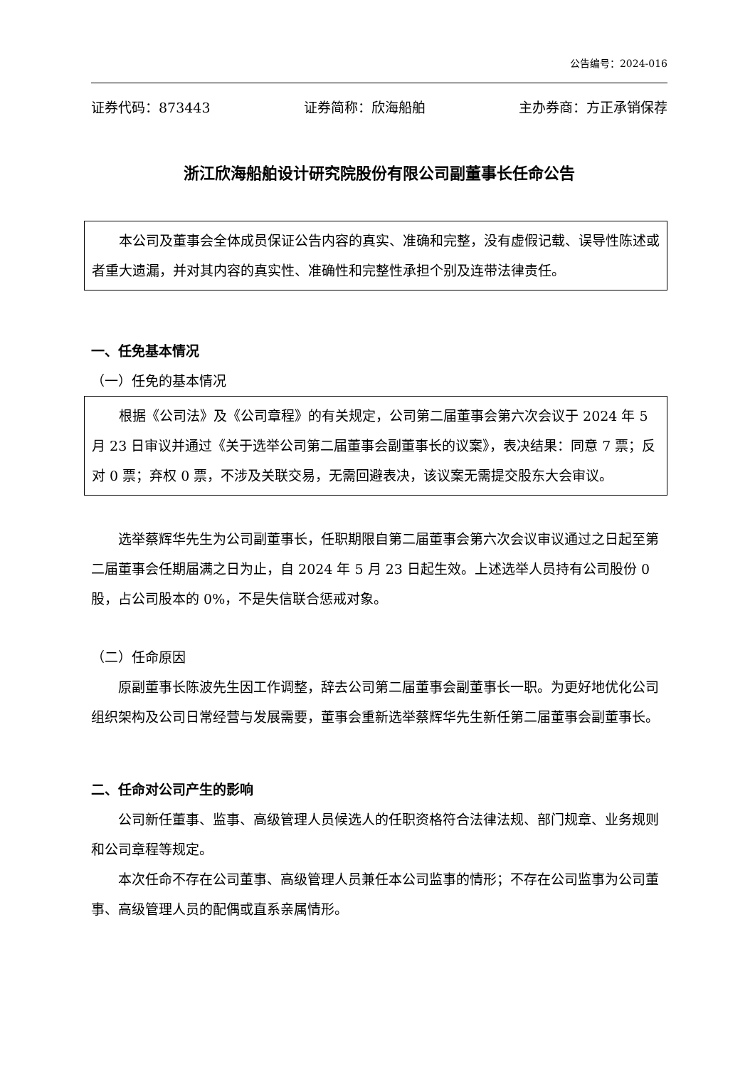公告编号：2024-016
证券代码：873443 证券简称：欣海船舶 主办券商：方正承销保荐
浙江欣海船舶设计研究院股份有限公司副董事长任命公告
本公司及董事会全体成员保证公告内容的真实、准确和完整，没有虚假记载、误导性陈述或者重大遗漏，并对其内容的真实性、准确性和完整性承担个别及连带法律责任。
一、任免基本情况
（一）任免的基本情况
根据《公司法》及《公司章程》的有关规定，公司第二届董事会第六次会议于 2024 年 5 月 23 日审议并通过《关于选举公司第二届董事会副董事长的议案》，表决结果：同意 7 票；反对 0 票；弃权 0 票，不涉及关联交易，无需回避表决，该议案无需提交股东大会审议。
选举蔡辉华先生为公司副董事长，任职期限自第二届董事会第六次会议审议通过之日起至第二届董事会任期届满之日为止，自 2024 年 5 月 23 日起生效。上述选举人员持有公司股份 0 股，占公司股本的 0%，不是失信联合惩戒对象。
（二）任命原因
原副董事长陈波先生因工作调整，辞去公司第二届董事会副董事长一职。为更好地优化公司组织架构及公司日常经营与发展需要，董事会重新选举蔡辉华先生新任第二届董事会副董事长。
二、任命对公司产生的影响
公司新任董事、监事、高级管理人员候选人的任职资格符合法律法规、部门规章、业务规则和公司章程等规定。
本次任命不存在公司董事、高级管理人员兼任本公司监事的情形；不存在公司监事为公司董事、高级管理人员的配偶或直系亲属情形。